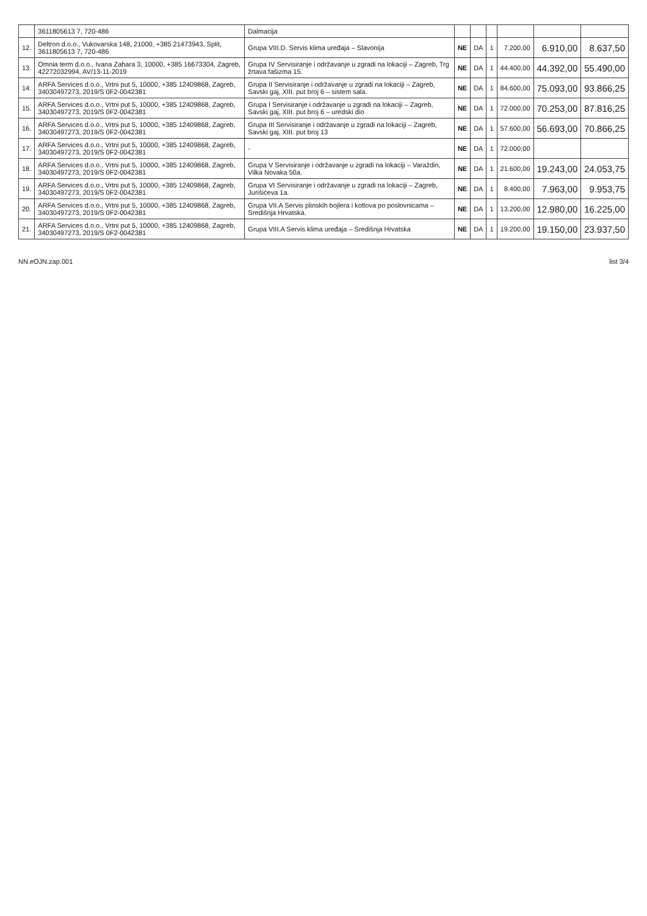| | 3611805613 7, 720-486 | Dalmacija | | | | | | |
| 12. | Deltron d.o.o., Vukovarska 148, 21000, +385 21473943, Split, 3611805613 7, 720-486 | Grupa VIII.D. Servis klima uređaja – Slavonija | NE | DA | 1 | 7.200,00 | 6.910,00 | 8.637,50 |
| 13. | Omnia term d.o.o., Ivana Zahara 3, 10000, +385 16673304, Zagreb, 42272032994, AV/13-11-2019 | Grupa IV Servisiranje i održavanje u zgradi na lokaciji – Zagreb, Trg žrtava fašizma 15. | NE | DA | 1 | 44.400,00 | 44.392,00 | 55.490,00 |
| 14. | ARFA Services d.o.o., Vrtni put 5, 10000, +385 12409868, Zagreb, 34030497273, 2019/S 0F2-0042381 | Grupa II Servisiranje i održavanje u zgradi na lokaciji – Zagreb, Savski gaj, XIII. put broj 6 – sistem sala. | NE | DA | 1 | 84.600,00 | 75.093,00 | 93.866,25 |
| 15. | ARFA Services d.o.o., Vrtni put 5, 10000, +385 12409868, Zagreb, 34030497273, 2019/S 0F2-0042381 | Grupa I Servisiranje i održavanje u zgradi na lokaciji – Zagreb, Savski gaj, XIII. put broj 6 – uredski dio | NE | DA | 1 | 72.000,00 | 70.253,00 | 87.816,25 |
| 16. | ARFA Services d.o.o., Vrtni put 5, 10000, +385 12409868, Zagreb, 34030497273, 2019/S 0F2-0042381 | Grupa III Servisiranje i održavanje u zgradi na lokaciji – Zagreb, Savski gaj, XIII. put broj 13 | NE | DA | 1 | 57.600,00 | 56.693,00 | 70.866,25 |
| 17. | ARFA Services d.o.o., Vrtni put 5, 10000, +385 12409868, Zagreb, 34030497273, 2019/S 0F2-0042381 | - | NE | DA | 1 | 72.000,00 | | |
| 18. | ARFA Services d.o.o., Vrtni put 5, 10000, +385 12409868, Zagreb, 34030497273, 2019/S 0F2-0042381 | Grupa V Servisiranje i održavanje u zgradi na lokaciji – Varaždin, Vilka Novaka 50a. | NE | DA | 1 | 21.600,00 | 19.243,00 | 24.053,75 |
| 19. | ARFA Services d.o.o., Vrtni put 5, 10000, +385 12409868, Zagreb, 34030497273, 2019/S 0F2-0042381 | Grupa VI Servisiranje i održavanje u zgradi na lokaciji – Zagreb, Jurišićeva 1a. | NE | DA | 1 | 8.400,00 | 7.963,00 | 9.953,75 |
| 20. | ARFA Services d.o.o., Vrtni put 5, 10000, +385 12409868, Zagreb, 34030497273, 2019/S 0F2-0042381 | Grupa VII.A Servis plinskih bojlera i kotlova po poslovnicama – Središnja Hrvatska. | NE | DA | 1 | 13.200,00 | 12.980,00 | 16.225,00 |
| 21. | ARFA Services d.o.o., Vrtni put 5, 10000, +385 12409868, Zagreb, 34030497273, 2019/S 0F2-0042381 | Grupa VIII.A Servis klima uređaja – Središnja Hrvatska | NE | DA | 1 | 19.200,00 | 19.150,00 | 23.937,50 |
NN.eOJN.zap.001 list 3/4